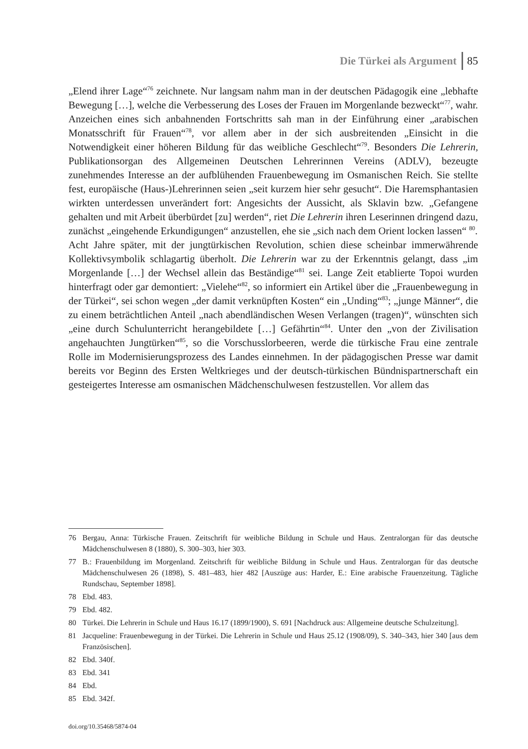Die Türkei als Argument 85
„Elend ihrer Lage“<sup>76</sup> zeichnete. Nur langsam nahm man in der deutschen Pädagogik eine „lebhafte Bewegung […], welche die Verbesserung des Loses der Frauen im Morgenlande bezweckt“<sup>77</sup>, wahr. Anzeichen eines sich anbahnenden Fortschritts sah man in der Einführung einer „arabischen Monatsschrift für Frauen“<sup>78</sup>, vor allem aber in der sich ausbreitenden „Einsicht in die Notwendigkeit einer höheren Bildung für das weibliche Geschlecht“<sup>79</sup>. Besonders Die Lehrerin, Publikationsorgan des Allgemeinen Deutschen Lehrerinnen Vereins (ADLV), bezeugte zunehmendes Interesse an der aufblühenden Frauenbewegung im Osmanischen Reich. Sie stellte fest, europäische (Haus-)Lehrerinnen seien „seit kurzem hier sehr gesucht“. Die Haremsphantasien wirkten unterdessen unverändert fort: Angesichts der Aussicht, als Sklavin bzw. „Gefangene gehalten und mit Arbeit überbürdet [zu] werden“, riet Die Lehrerin ihren Leserinnen dringend dazu, zunächst „eingehende Erkundigungen“ anzustellen, ehe sie „sich nach dem Orient locken lassen“ <sup>80</sup>.
Acht Jahre später, mit der jungtürkischen Revolution, schien diese scheinbar immerwährende Kollektivsymbolik schlagartig überholt. Die Lehrerin war zu der Erkenntnis gelangt, dass „im Morgenlande […] der Wechsel allein das Beständige“<sup>81</sup> sei. Lange Zeit etablierte Topoi wurden hinterfragt oder gar demontiert: „Vielehe“<sup>82</sup>, so informiert ein Artikel über die „Frauenbewegung in der Türkei“, sei schon wegen „der damit verknüpften Kosten“ ein „Unding“<sup>83</sup>; „junge Männer“, die zu einem beträchtlichen Anteil „nach abendländischen Wesen Verlangen (tragen)“, wünschten sich „eine durch Schulunterricht herangebildete […] Gefährtin“<sup>84</sup>. Unter den „von der Zivilisation angehauchten Jungtürken“<sup>85</sup>, so die Vorschusslorbeeren, werde die türkische Frau eine zentrale Rolle im Modernisierungsprozess des Landes einnehmen. In der pädagogischen Presse war damit bereits vor Beginn des Ersten Weltkrieges und der deutsch-türkischen Bündnispartnerschaft ein gesteigertes Interesse am osmanischen Mädchenschulwesen festzustellen. Vor allem das
76 Bergau, Anna: Türkische Frauen. Zeitschrift für weibliche Bildung in Schule und Haus. Zentralorgan für das deutsche Mädchenschulwesen 8 (1880), S. 300–303, hier 303.
77 B.: Frauenbildung im Morgenland. Zeitschrift für weibliche Bildung in Schule und Haus. Zentralorgan für das deutsche Mädchenschulwesen 26 (1898), S. 481–483, hier 482 [Auszüge aus: Harder, E.: Eine arabische Frauenzeitung. Tägliche Rundschau, September 1898].
78 Ebd. 483.
79 Ebd. 482.
80 Türkei. Die Lehrerin in Schule und Haus 16.17 (1899/1900), S. 691 [Nachdruck aus: Allgemeine deutsche Schulzeitung].
81 Jacqueline: Frauenbewegung in der Türkei. Die Lehrerin in Schule und Haus 25.12 (1908/09), S. 340–343, hier 340 [aus dem Französischen].
82 Ebd. 340f.
83 Ebd. 341
84 Ebd.
85 Ebd. 342f.
doi.org/10.35468/5874-04